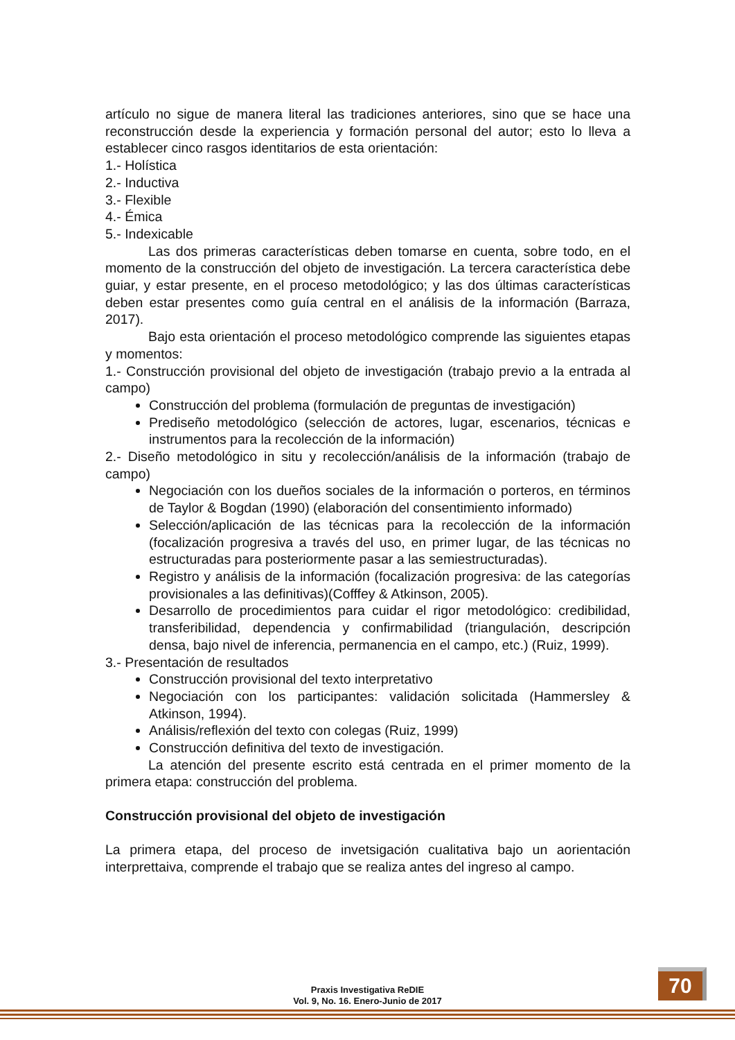artículo no sigue de manera literal las tradiciones anteriores, sino que se hace una reconstrucción desde la experiencia y formación personal del autor; esto lo lleva a establecer cinco rasgos identitarios de esta orientación:
1.- Holística
2.- Inductiva
3.- Flexible
4.- Émica
5.- Indexicable
Las dos primeras características deben tomarse en cuenta, sobre todo, en el momento de la construcción del objeto de investigación. La tercera característica debe guiar, y estar presente, en el proceso metodológico; y las dos últimas características deben estar presentes como guía central en el análisis de la información (Barraza, 2017).
Bajo esta orientación el proceso metodológico comprende las siguientes etapas y momentos:
1.- Construcción provisional del objeto de investigación (trabajo previo a la entrada al campo)
Construcción del problema (formulación de preguntas de investigación)
Prediseño metodológico (selección de actores, lugar, escenarios, técnicas e instrumentos para la recolección de la información)
2.- Diseño metodológico in situ y recolección/análisis de la información (trabajo de campo)
Negociación con los dueños sociales de la información o porteros, en términos de Taylor & Bogdan (1990) (elaboración del consentimiento informado)
Selección/aplicación de las técnicas para la recolección de la información (focalización progresiva a través del uso, en primer lugar, de las técnicas no estructuradas para posteriormente pasar a las semiestructuradas).
Registro y análisis de la información (focalización progresiva: de las categorías provisionales a las definitivas)(Cofffey & Atkinson, 2005).
Desarrollo de procedimientos para cuidar el rigor metodológico: credibilidad, transferibilidad, dependencia y confirmabilidad (triangulación, descripción densa, bajo nivel de inferencia, permanencia en el campo, etc.) (Ruiz, 1999).
3.- Presentación de resultados
Construcción provisional del texto interpretativo
Negociación con los participantes: validación solicitada (Hammersley & Atkinson, 1994).
Análisis/reflexión del texto con colegas (Ruiz, 1999)
Construcción definitiva del texto de investigación.
La atención del presente escrito está centrada en el primer momento de la primera etapa: construcción del problema.
Construcción provisional del objeto de investigación
La primera etapa, del proceso de invetsigación cualitativa bajo un aorientación interprettaiva, comprende el trabajo que se realiza antes del ingreso al campo.
Praxis Investigativa ReDIE
Vol. 9, No. 16. Enero-Junio de 2017
70